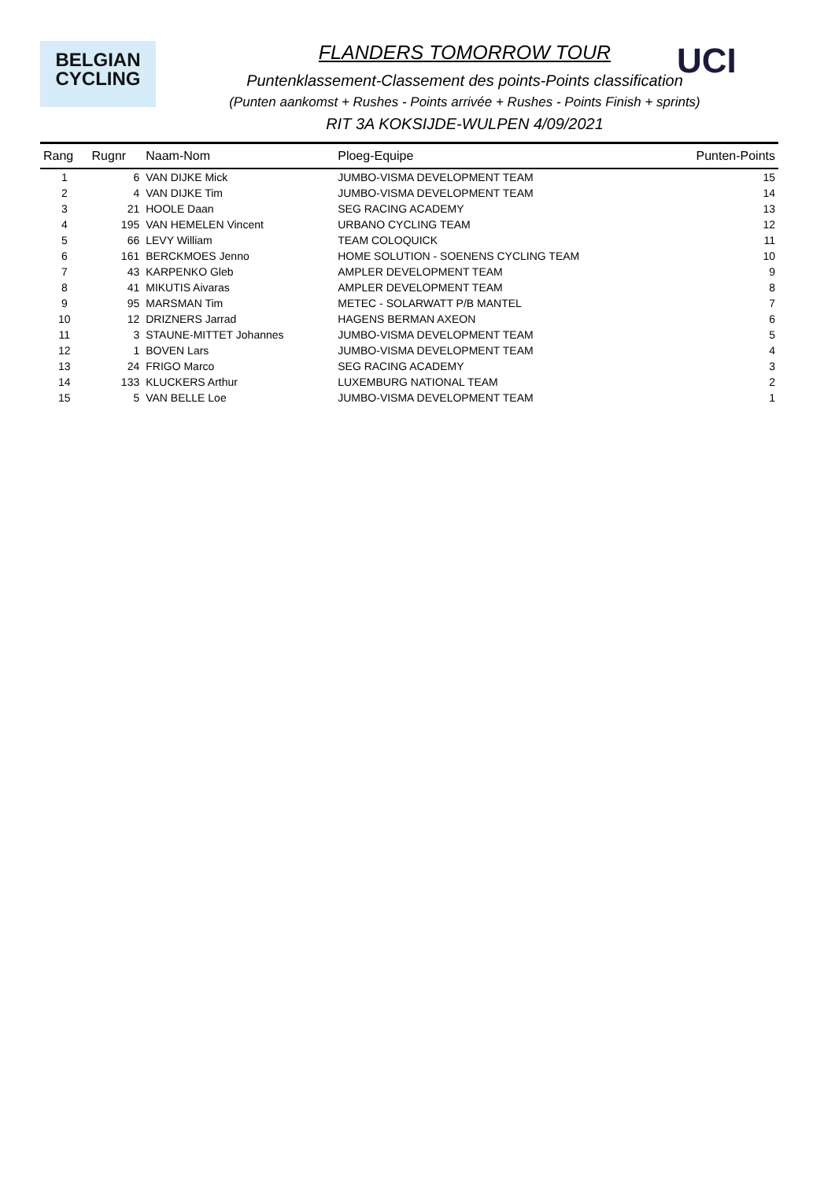BELGIAN
CYCLING
UCI
FLANDERS TOMORROW TOUR
Puntenklassement-Classement des points-Points classification
(Punten aankomst + Rushes - Points arrivée + Rushes - Points Finish + sprints)
RIT 3A KOKSIJDE-WULPEN 4/09/2021
| Rang | Rugnr | Naam-Nom | Ploeg-Equipe | Punten-Points |
| --- | --- | --- | --- | --- |
| 1 | 6 | VAN DIJKE Mick | JUMBO-VISMA DEVELOPMENT TEAM | 15 |
| 2 | 4 | VAN DIJKE Tim | JUMBO-VISMA DEVELOPMENT TEAM | 14 |
| 3 | 21 | HOOLE Daan | SEG RACING ACADEMY | 13 |
| 4 | 195 | VAN HEMELEN Vincent | URBANO CYCLING TEAM | 12 |
| 5 | 66 | LEVY William | TEAM COLOQUICK | 11 |
| 6 | 161 | BERCKMOES Jenno | HOME SOLUTION - SOENENS CYCLING TEAM | 10 |
| 7 | 43 | KARPENKO Gleb | AMPLER DEVELOPMENT TEAM | 9 |
| 8 | 41 | MIKUTIS Aivaras | AMPLER DEVELOPMENT TEAM | 8 |
| 9 | 95 | MARSMAN Tim | METEC - SOLARWATT P/B MANTEL | 7 |
| 10 | 12 | DRIZNERS Jarrad | HAGENS BERMAN AXEON | 6 |
| 11 | 3 | STAUNE-MITTET Johannes | JUMBO-VISMA DEVELOPMENT TEAM | 5 |
| 12 | 1 | BOVEN Lars | JUMBO-VISMA DEVELOPMENT TEAM | 4 |
| 13 | 24 | FRIGO Marco | SEG RACING ACADEMY | 3 |
| 14 | 133 | KLUCKERS Arthur | LUXEMBURG NATIONAL TEAM | 2 |
| 15 | 5 | VAN BELLE Loe | JUMBO-VISMA DEVELOPMENT TEAM | 1 |